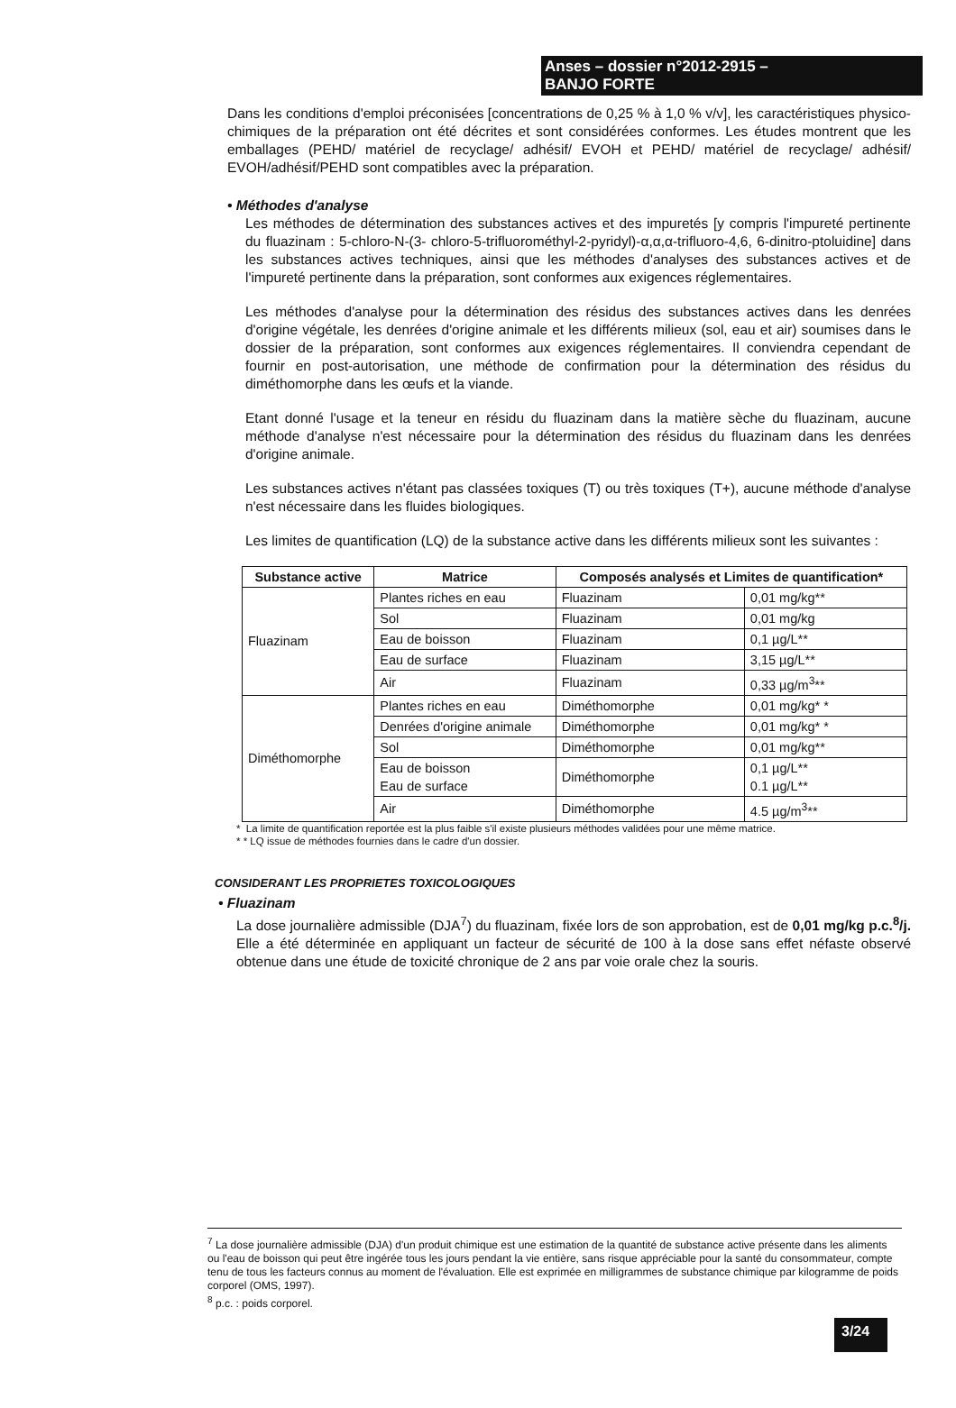Anses – dossier n°2012-2915 –
BANJO FORTE
Dans les conditions d'emploi préconisées [concentrations de 0,25 % à 1,0 % v/v], les caractéristiques physico-chimiques de la préparation ont été décrites et sont considérées conformes. Les études montrent que les emballages (PEHD/ matériel de recyclage/ adhésif/ EVOH et PEHD/ matériel de recyclage/ adhésif/ EVOH/adhésif/PEHD sont compatibles avec la préparation.
• Méthodes d'analyse
Les méthodes de détermination des substances actives et des impuretés [y compris l'impureté pertinente du fluazinam : 5-chloro-N-(3- chloro-5-trifluorométhyl-2-pyridyl)-α,α,α-trifluoro-4,6, 6-dinitro-ptoluidine] dans les substances actives techniques, ainsi que les méthodes d'analyses des substances actives et de l'impureté pertinente dans la préparation, sont conformes aux exigences réglementaires.
Les méthodes d'analyse pour la détermination des résidus des substances actives dans les denrées d'origine végétale, les denrées d'origine animale et les différents milieux (sol, eau et air) soumises dans le dossier de la préparation, sont conformes aux exigences réglementaires. Il conviendra cependant de fournir en post-autorisation, une méthode de confirmation pour la détermination des résidus du diméthomorphe dans les œufs et la viande.
Etant donné l'usage et la teneur en résidu du fluazinam dans la matière sèche du fluazinam, aucune méthode d'analyse n'est nécessaire pour la détermination des résidus du fluazinam dans les denrées d'origine animale.
Les substances actives n'étant pas classées toxiques (T) ou très toxiques (T+), aucune méthode d'analyse n'est nécessaire dans les fluides biologiques.
Les limites de quantification (LQ) de la substance active dans les différents milieux sont les suivantes :
| Substance active | Matrice | Composés analysés et Limites de quantification* | |
| --- | --- | --- | --- |
| Fluazinam | Plantes riches en eau | Fluazinam | 0,01 mg/kg** |
| | Sol | Fluazinam | 0,01 mg/kg |
| | Eau de boisson | Fluazinam | 0,1 µg/L** |
| | Eau de surface | Fluazinam | 3,15 µg/L** |
| | Air | Fluazinam | 0,33 µg/m<sup>3</sup>** |
| Diméthomorphe | Plantes riches en eau | Diméthomorphe | 0,01 mg/kg* * |
| | Denrées d'origine animale | Diméthomorphe | 0,01 mg/kg* * |
| | Sol | Diméthomorphe | 0,01 mg/kg** |
| | Eau de boisson Eau de surface | Diméthomorphe | 0,1 µg/L** 0.1 µg/L** |
| | Air | Diméthomorphe | 4.5 µg/m<sup>3</sup>** |
* La limite de quantification reportée est la plus faible s'il existe plusieurs méthodes validées pour une même matrice.
* * LQ issue de méthodes fournies dans le cadre d'un dossier.
CONSIDERANT LES PROPRIETES TOXICOLOGIQUES
• Fluazinam
La dose journalière admissible (DJA<sup>7</sup>) du fluazinam, fixée lors de son approbation, est de 0,01 mg/kg p.c.<sup>8</sup>/j. Elle a été déterminée en appliquant un facteur de sécurité de 100 à la dose sans effet néfaste observé obtenue dans une étude de toxicité chronique de 2 ans par voie orale chez la souris.
<sup>7</sup> La dose journalière admissible (DJA) d'un produit chimique est une estimation de la quantité de substance active présente dans les aliments ou l'eau de boisson qui peut être ingérée tous les jours pendant la vie entière, sans risque appréciable pour la santé du consommateur, compte tenu de tous les facteurs connus au moment de l'évaluation. Elle est exprimée en milligrammes de substance chimique par kilogramme de poids corporel (OMS, 1997).
<sup>8</sup> p.c. : poids corporel.
3/24